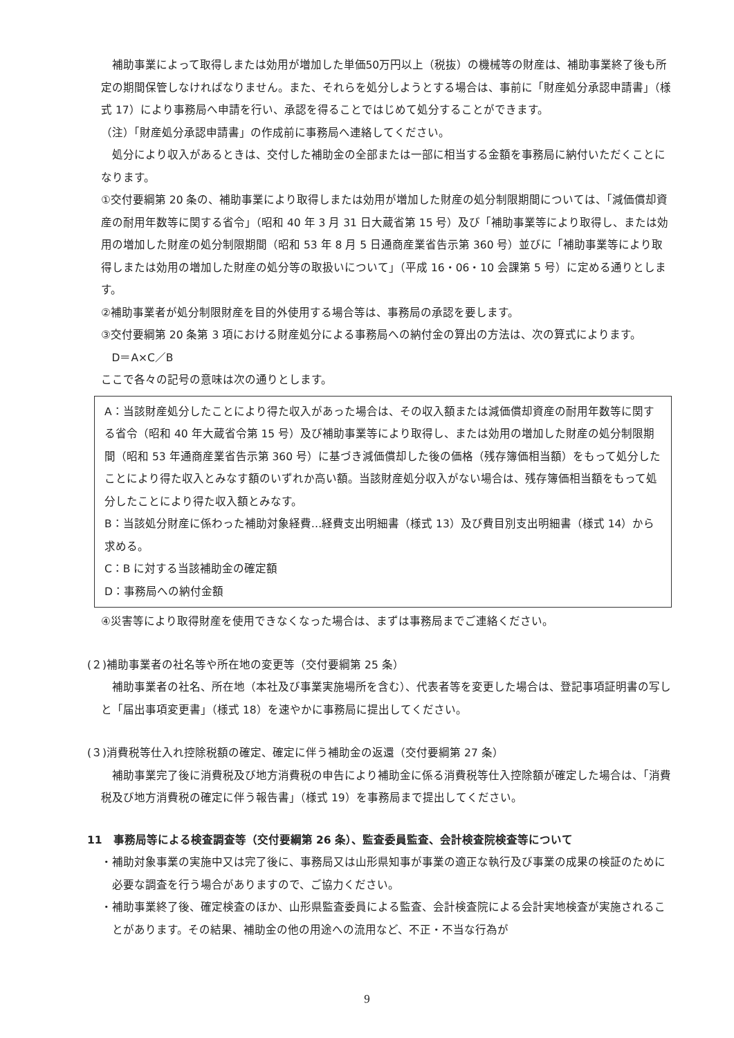補助事業によって取得しまたは効用が増加した単価50万円以上（税抜）の機械等の財産は、補助事業終了後も所定の期間保管しなければなりません。また、それらを処分しようとする場合は、事前に「財産処分承認申請書」（様式 17）により事務局へ申請を行い、承認を得ることではじめて処分することができます。
（注）「財産処分承認申請書」の作成前に事務局へ連絡してください。
処分により収入があるときは、交付した補助金の全部または一部に相当する金額を事務局に納付いただくことになります。
①交付要綱第 20 条の、補助事業により取得しまたは効用が増加した財産の処分制限期間については、「減価償却資産の耐用年数等に関する省令」（昭和 40 年 3 月 31 日大蔵省第 15 号）及び「補助事業等により取得し、または効用の増加した財産の処分制限期間（昭和 53 年 8 月 5 日通商産業省告示第 360 号）並びに「補助事業等により取得しまたは効用の増加した財産の処分等の取扱いについて」（平成 16・06・10 会課第 5 号）に定める通りとします。
②補助事業者が処分制限財産を目的外使用する場合等は、事務局の承認を要します。
③交付要綱第 20 条第 3 項における財産処分による事務局への納付金の算出の方法は、次の算式によります。
D＝A×C／B
ここで各々の記号の意味は次の通りとします。
A：当該財産処分したことにより得た収入があった場合は、その収入額または減価償却資産の耐用年数等に関する省令（昭和 40 年大蔵省令第 15 号）及び補助事業等により取得し、または効用の増加した財産の処分制限期間（昭和 53 年通商産業省告示第 360 号）に基づき減価償却した後の価格（残存簿価相当額）をもって処分したことにより得た収入とみなす額のいずれか高い額。当該財産処分収入がない場合は、残存簿価相当額をもって処分したことにより得た収入額とみなす。
B：当該処分財産に係わった補助対象経費…経費支出明細書（様式 13）及び費目別支出明細書（様式 14）から求める。
C：B に対する当該補助金の確定額
D：事務局への納付金額
④災害等により取得財産を使用できなくなった場合は、まずは事務局までご連絡ください。
(２)補助事業者の社名等や所在地の変更等（交付要綱第 25 条）
補助事業者の社名、所在地（本社及び事業実施場所を含む）、代表者等を変更した場合は、登記事項証明書の写しと「届出事項変更書」（様式 18）を速やかに事務局に提出してください。
(３)消費税等仕入れ控除税額の確定、確定に伴う補助金の返還（交付要綱第 27 条）
補助事業完了後に消費税及び地方消費税の申告により補助金に係る消費税等仕入控除額が確定した場合は、「消費税及び地方消費税の確定に伴う報告書」（様式 19）を事務局まで提出してください。
11　事務局等による検査調査等（交付要綱第 26 条）、監査委員監査、会計検査院検査等について
・補助対象事業の実施中又は完了後に、事務局又は山形県知事が事業の適正な執行及び事業の成果の検証のために必要な調査を行う場合がありますので、ご協力ください。
・補助事業終了後、確定検査のほか、山形県監査委員による監査、会計検査院による会計実地検査が実施されることがあります。その結果、補助金の他の用途への流用など、不正・不当な行為が
9